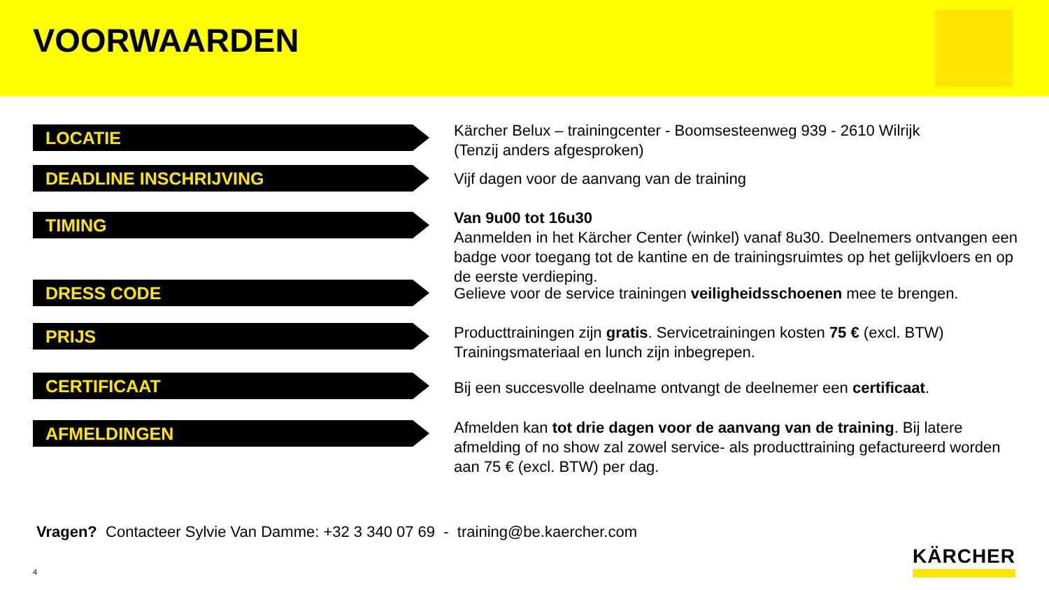VOORWAARDEN
LOCATIE
Kärcher Belux – trainingcenter - Boomsesteenweg 939 - 2610 Wilrijk
(Tenzij anders afgesproken)
DEADLINE INSCHRIJVING
Vijf dagen voor de aanvang van de training
TIMING
Van 9u00 tot 16u30
Aanmelden in het Kärcher Center (winkel) vanaf 8u30. Deelnemers ontvangen een badge voor toegang tot de kantine en de trainingsruimtes op het gelijkvloers en op de eerste verdieping.
DRESS CODE
Gelieve voor de service trainingen veiligheidsschoenen mee te brengen.
PRIJS
Producttrainingen zijn gratis. Servicetrainingen kosten 75 € (excl. BTW)
Trainingsmateriaal en lunch zijn inbegrepen.
CERTIFICAAT
Bij een succesvolle deelname ontvangt de deelnemer een certificaat.
AFMELDINGEN
Afmelden kan tot drie dagen voor de aanvang van de training. Bij latere afmelding of no show zal zowel service- als producttraining gefactureerd worden aan 75 € (excl. BTW) per dag.
Vragen? Contacteer Sylvie Van Damme: +32 3 340 07 69 - training@be.kaercher.com
4
KÄRCHER